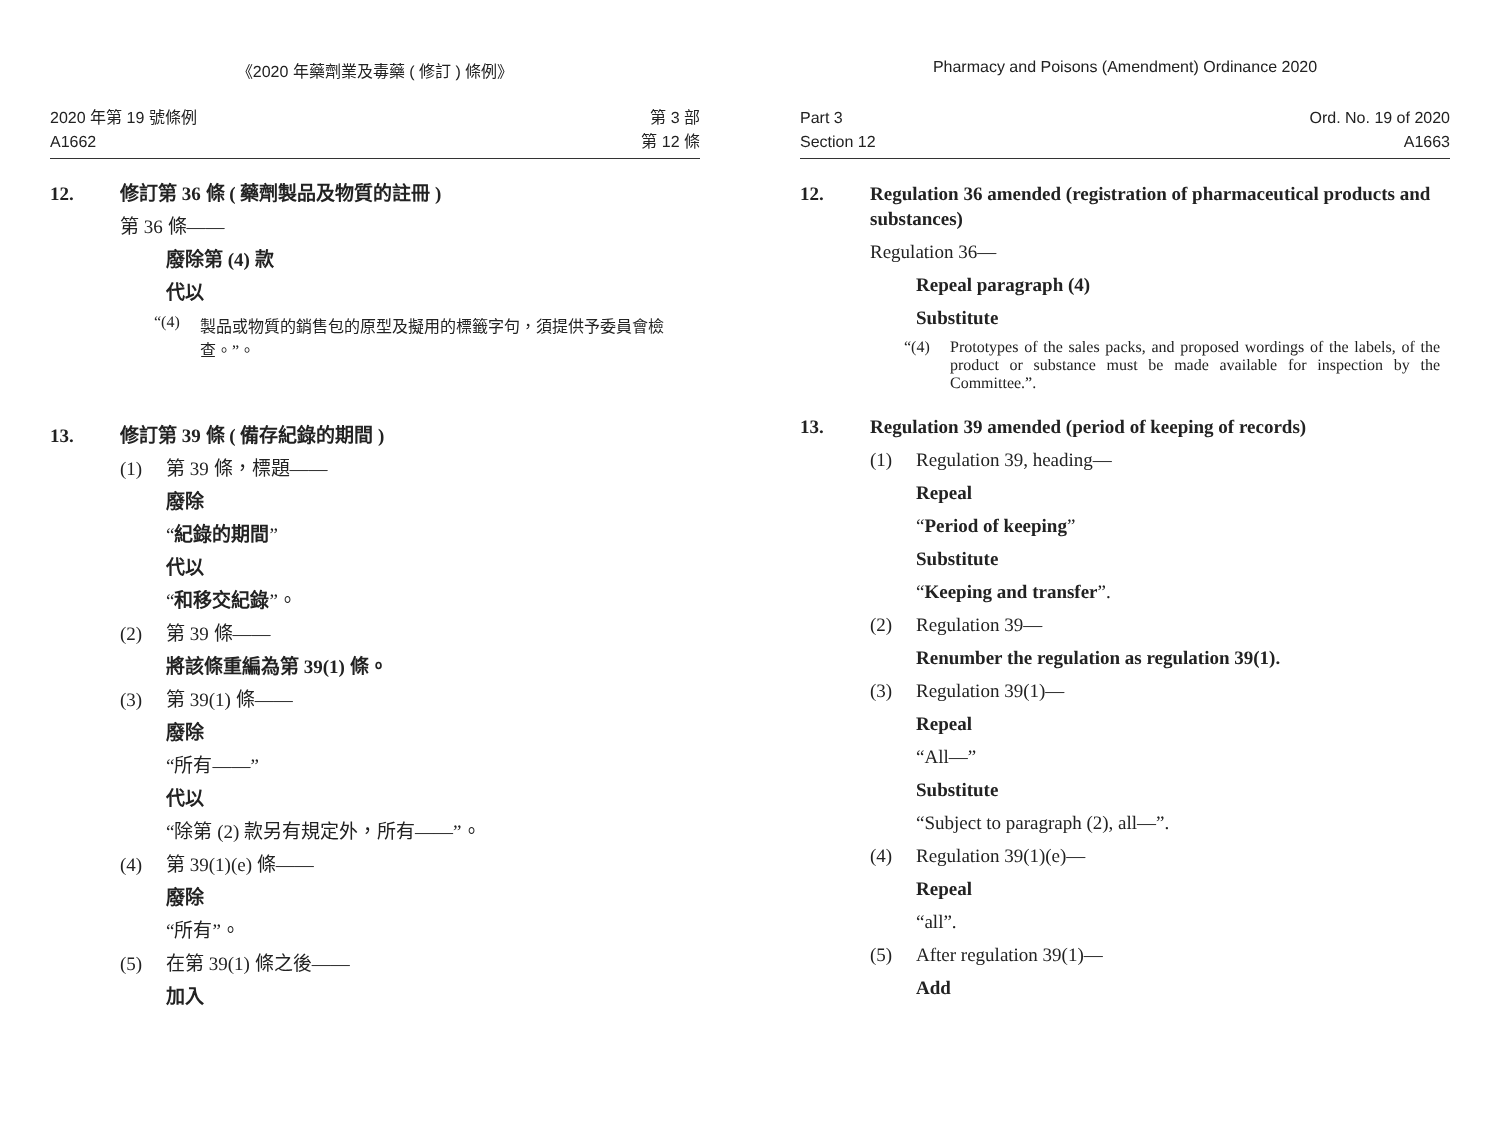《2020 年藥劑業及毒藥 ( 修訂 ) 條例》
2020 年第 19 號條例
A1662
第 3 部
第 12 條
12. 修訂第 36 條 ( 藥劑製品及物質的註冊 )
第 36 條——
廢除第 (4) 款
代以
“(4) 製品或物質的銷售包的原型及擬用的標籤字句，須提供予委員會檢查。”。
13. 修訂第 39 條 ( 備存紀錄的期間 )
(1) 第 39 條，標題——
廢除
“紀錄的期間”
代以
“和移交紀錄”。
(2) 第 39 條——
將該條重編為第 39(1) 條。
(3) 第 39(1) 條——
廢除
“所有——”
代以
“除第 (2) 款另有規定外，所有——”。
(4) 第 39(1)(e) 條——
廢除
“所有”。
(5) 在第 39(1) 條之後——
加入
Pharmacy and Poisons (Amendment) Ordinance 2020
Part 3
Section 12
Ord. No. 19 of 2020
A1663
12. Regulation 36 amended (registration of pharmaceutical products and substances)
Regulation 36—
Repeal paragraph (4)
Substitute
“(4) Prototypes of the sales packs, and proposed wordings of the labels, of the product or substance must be made available for inspection by the Committee.”.
13. Regulation 39 amended (period of keeping of records)
(1) Regulation 39, heading—
Repeal
“Period of keeping”
Substitute
“Keeping and transfer”.
(2) Regulation 39—
Renumber the regulation as regulation 39(1).
(3) Regulation 39(1)—
Repeal
“All—”
Substitute
“Subject to paragraph (2), all—”.
(4) Regulation 39(1)(e)—
Repeal
“all”.
(5) After regulation 39(1)—
Add